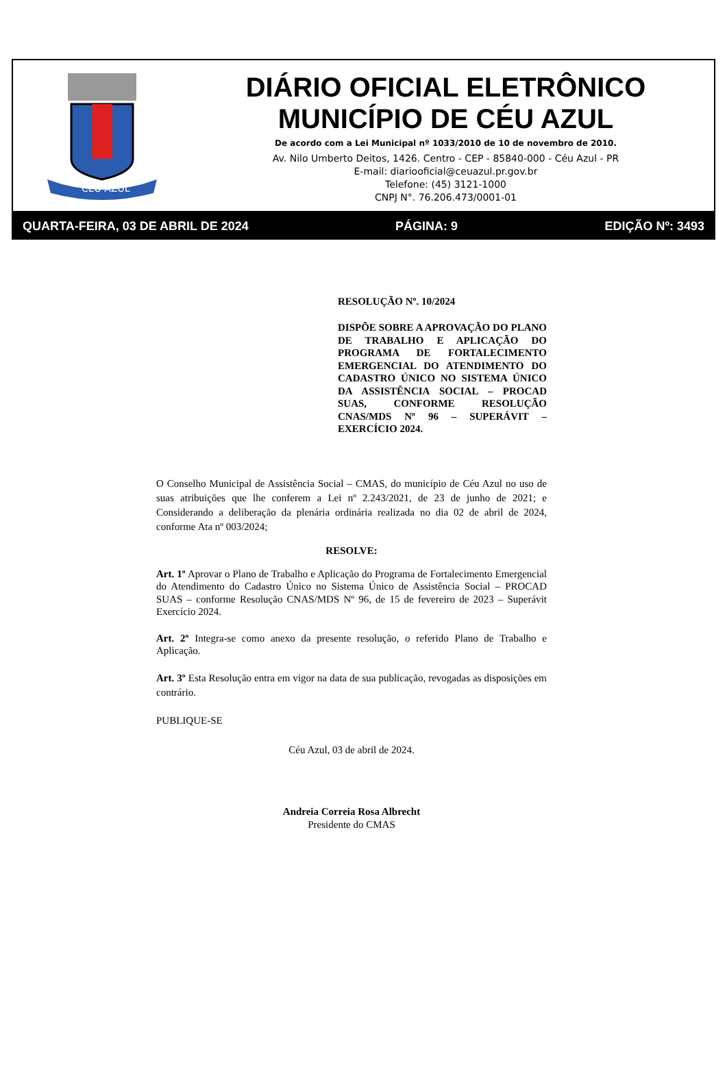CÉU AZUL
DIÁRIO OFICIAL ELETRÔNICO
MUNICÍPIO DE CÉU AZUL
De acordo com a Lei Municipal nº 1033/2010 de 10 de novembro de 2010.
Av. Nilo Umberto Deitos, 1426. Centro - CEP - 85840-000 - Céu Azul - PR
E-mail: diariooficial@ceuazul.pr.gov.br
Telefone: (45) 3121-1000
CNPJ N°. 76.206.473/0001-01
QUARTA-FEIRA, 03 DE ABRIL DE 2024 PÁGINA: 9 EDIÇÃO Nº: 3493
RESOLUÇÃO Nº. 10/2024
DISPÕE SOBRE A APROVAÇÃO DO PLANO DE TRABALHO E APLICAÇÃO DO PROGRAMA DE FORTALECIMENTO EMERGENCIAL DO ATENDIMENTO DO CADASTRO ÚNICO NO SISTEMA ÚNICO DA ASSISTÊNCIA SOCIAL – PROCAD SUAS, CONFORME RESOLUÇÃO CNAS/MDS Nº 96 – SUPERÁVIT – EXERCÍCIO 2024.
O Conselho Municipal de Assistência Social – CMAS, do município de Céu Azul no uso de suas atribuições que lhe conferem a Lei nº 2.243/2021, de 23 de junho de 2021; e Considerando a deliberação da plenária ordinária realizada no dia 02 de abril de 2024, conforme Ata nº 003/2024;
RESOLVE:
Art. 1º Aprovar o Plano de Trabalho e Aplicação do Programa de Fortalecimento Emergencial do Atendimento do Cadastro Único no Sistema Único de Assistência Social – PROCAD SUAS – conforme Resolução CNAS/MDS Nº 96, de 15 de fevereiro de 2023 – Superávit Exercício 2024.
Art. 2º Integra-se como anexo da presente resolução, o referido Plano de Trabalho e Aplicação.
Art. 3º Esta Resolução entra em vigor na data de sua publicação, revogadas as disposições em contrário.
PUBLIQUE-SE
Céu Azul, 03 de abril de 2024.
Andreia Correia Rosa Albrecht
Presidente do CMAS